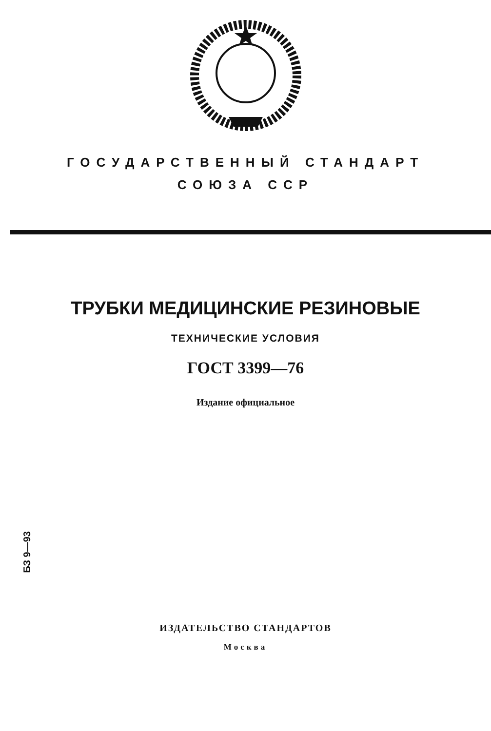ГОСУДАРСТВЕННЫЙ СТАНДАРТ
СОЮЗА ССР
ТРУБКИ МЕДИЦИНСКИЕ РЕЗИНОВЫЕ
ТЕХНИЧЕСКИЕ УСЛОВИЯ
ГОСТ 3399—76
Издание официальное
БЗ 9—93
ИЗДАТЕЛЬСТВО СТАНДАРТОВ
Москва